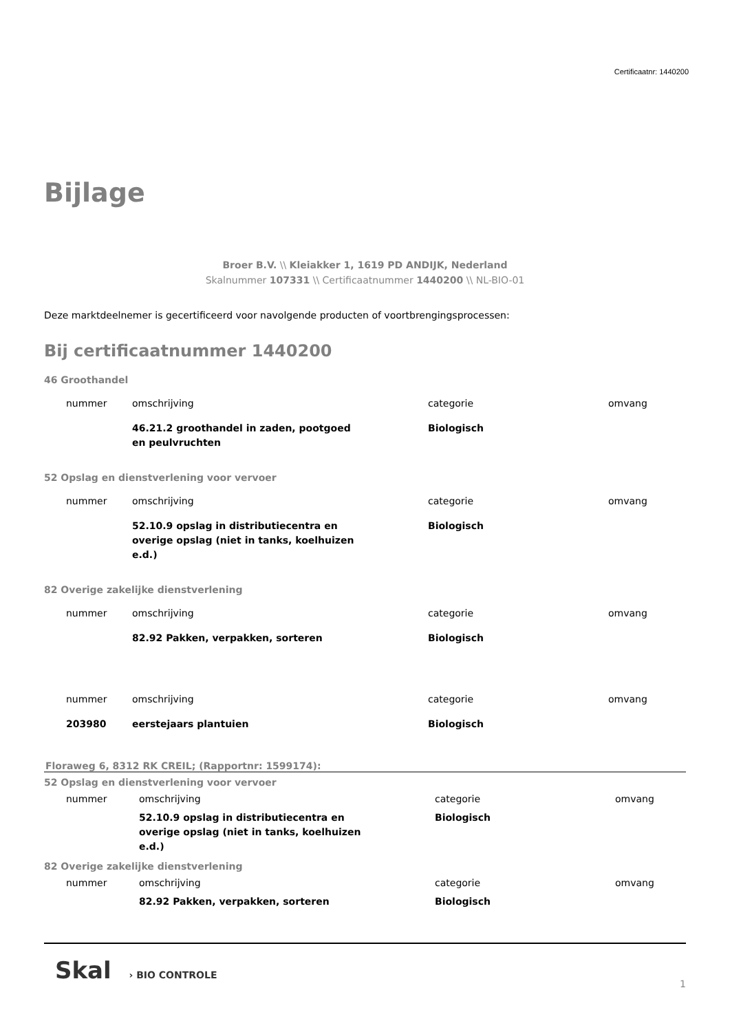Certificaatnr: 1440200
Bijlage
Broer B.V. \\ Kleiakker 1, 1619 PD ANDIJK, Nederland
Skalnummer 107331 \\ Certificaatnummer 1440200 \\ NL-BIO-01
Deze marktdeelnemer is gecertificeerd voor navolgende producten of voortbrengingsprocessen:
Bij certificaatnummer 1440200
46 Groothandel
| nummer | omschrijving | categorie | omvang |
| | 46.21.2 groothandel in zaden, pootgoed en peulvruchten | Biologisch | |
52 Opslag en dienstverlening voor vervoer
| nummer | omschrijving | categorie | omvang |
| | 52.10.9 opslag in distributiecentra en overige opslag (niet in tanks, koelhuizen e.d.) | Biologisch | |
82 Overige zakelijke dienstverlening
| nummer | omschrijving | categorie | omvang |
| | 82.92 Pakken, verpakken, sorteren | Biologisch | |
| nummer | omschrijving | categorie | omvang |
| 203980 | eerstejaars plantuien | Biologisch | |
Floraweg 6, 8312 RK CREIL; (Rapportnr: 1599174):
52 Opslag en dienstverlening voor vervoer
| nummer | omschrijving | categorie | omvang |
| | 52.10.9 opslag in distributiecentra en overige opslag (niet in tanks, koelhuizen e.d.) | Biologisch | |
82 Overige zakelijke dienstverlening
| nummer | omschrijving | categorie | omvang |
| | 82.92 Pakken, verpakken, sorteren | Biologisch | |
Skal › BIO CONTROLE
1